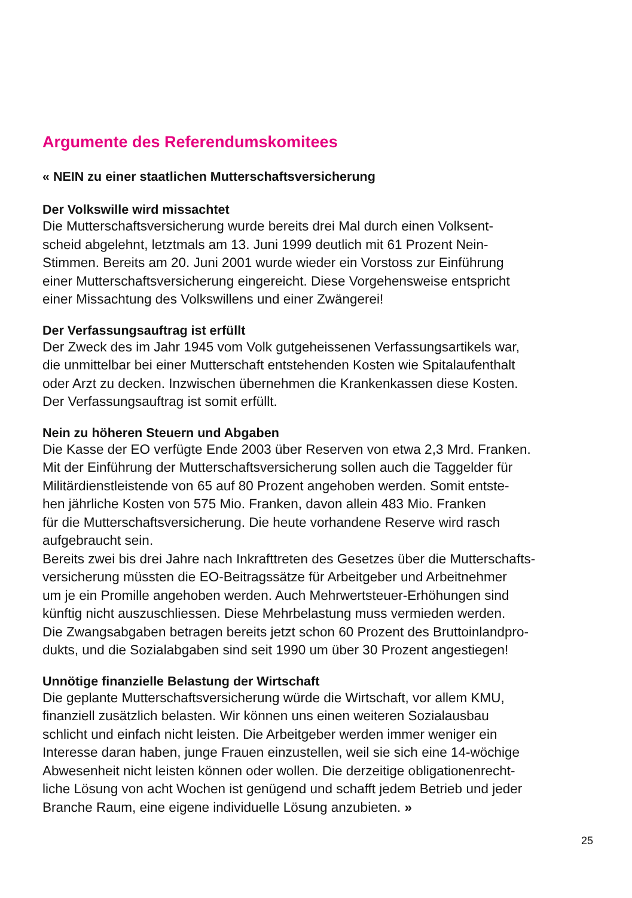Argumente des Referendumskomitees
« NEIN zu einer staatlichen Mutterschaftsversicherung
Der Volkswille wird missachtet
Die Mutterschaftsversicherung wurde bereits drei Mal durch einen Volksent-
scheid abgelehnt, letztmals am 13. Juni 1999 deutlich mit 61 Prozent Nein-
Stimmen. Bereits am 20. Juni 2001 wurde wieder ein Vorstoss zur Einführung
einer Mutterschaftsversicherung eingereicht. Diese Vorgehensweise entspricht
einer Missachtung des Volkswillens und einer Zwängerei!
Der Verfassungsauftrag ist erfüllt
Der Zweck des im Jahr 1945 vom Volk gutgeheissenen Verfassungsartikels war,
die unmittelbar bei einer Mutterschaft entstehenden Kosten wie Spitalaufenthalt
oder Arzt zu decken. Inzwischen übernehmen die Krankenkassen diese Kosten.
Der Verfassungsauftrag ist somit erfüllt.
Nein zu höheren Steuern und Abgaben
Die Kasse der EO verfügte Ende 2003 über Reserven von etwa 2,3 Mrd. Franken.
Mit der Einführung der Mutterschaftsversicherung sollen auch die Taggelder für
Militärdienstleistende von 65 auf 80 Prozent angehoben werden. Somit entste-
hen jährliche Kosten von 575 Mio. Franken, davon allein 483 Mio. Franken
für die Mutterschaftsversicherung. Die heute vorhandene Reserve wird rasch
aufgebraucht sein.
Bereits zwei bis drei Jahre nach Inkrafttreten des Gesetzes über die Mutterschafts-
versicherung müssten die EO-Beitragssätze für Arbeitgeber und Arbeitnehmer
um je ein Promille angehoben werden. Auch Mehrwertsteuer-Erhöhungen sind
künftig nicht auszuschliessen. Diese Mehrbelastung muss vermieden werden.
Die Zwangsabgaben betragen bereits jetzt schon 60 Prozent des Bruttoinlandpro-
dukts, und die Sozialabgaben sind seit 1990 um über 30 Prozent angestiegen!
Unnötige finanzielle Belastung der Wirtschaft
Die geplante Mutterschaftsversicherung würde die Wirtschaft, vor allem KMU,
finanziell zusätzlich belasten. Wir können uns einen weiteren Sozialausbau
schlicht und einfach nicht leisten. Die Arbeitgeber werden immer weniger ein
Interesse daran haben, junge Frauen einzustellen, weil sie sich eine 14-wöchige
Abwesenheit nicht leisten können oder wollen. Die derzeitige obligationenrecht-
liche Lösung von acht Wochen ist genügend und schafft jedem Betrieb und jeder
Branche Raum, eine eigene individuelle Lösung anzubieten. »
25